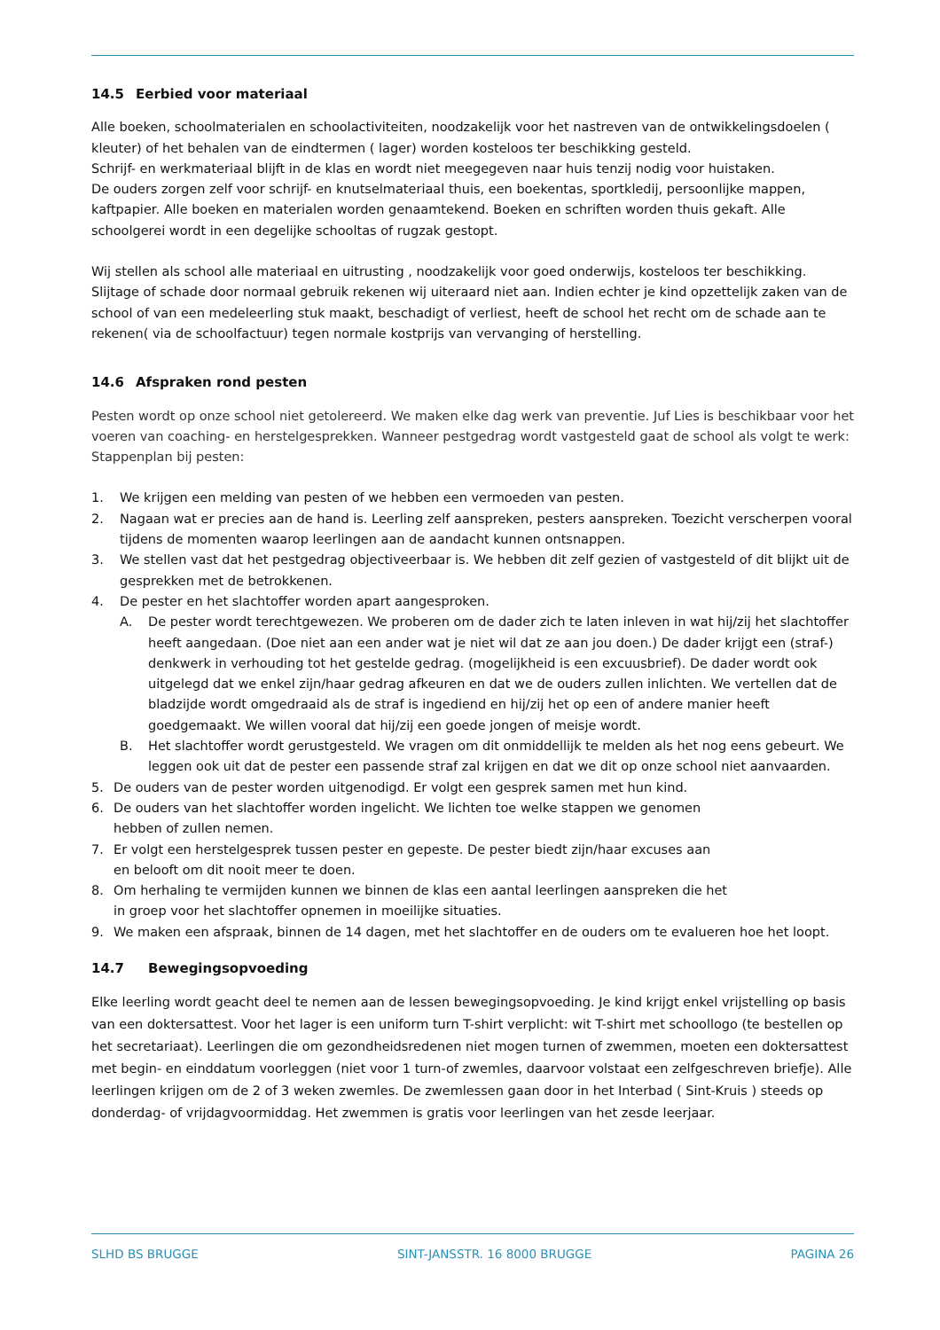14.5 Eerbied voor materiaal
Alle boeken, schoolmaterialen en schoolactiviteiten, noodzakelijk voor het nastreven van de ontwikkelingsdoelen ( kleuter) of het behalen van de eindtermen ( lager) worden kosteloos ter beschikking gesteld.
Schrijf- en werkmateriaal blijft in de klas en wordt niet meegegeven naar huis tenzij nodig voor huistaken.
De ouders zorgen zelf voor schrijf- en knutselmateriaal thuis, een boekentas, sportkledij, persoonlijke mappen, kaftpapier. Alle boeken en materialen worden genaamtekend. Boeken en schriften worden thuis gekaft. Alle schoolgerei wordt in een degelijke schooltas of rugzak gestopt.
Wij stellen als school alle materiaal en uitrusting , noodzakelijk voor goed onderwijs, kosteloos ter beschikking. Slijtage of schade door normaal gebruik rekenen wij uiteraard niet aan. Indien echter je kind opzettelijk zaken van de school of van een medeleerling stuk maakt, beschadigt of verliest, heeft de school het recht om de schade aan te rekenen( via de schoolfactuur) tegen normale kostprijs van vervanging of herstelling.
14.6 Afspraken rond pesten
Pesten wordt op onze school niet getolereerd. We maken elke dag werk van preventie. Juf Lies is beschikbaar voor het voeren van coaching- en herstelgesprekken. Wanneer pestgedrag wordt vastgesteld gaat de school als volgt te werk:
Stappenplan bij pesten:
1. We krijgen een melding van pesten of we hebben een vermoeden van pesten.
2. Nagaan wat er precies aan de hand is. Leerling zelf aanspreken, pesters aanspreken. Toezicht verscherpen vooral tijdens de momenten waarop leerlingen aan de aandacht kunnen ontsnappen.
3. We stellen vast dat het pestgedrag objectiveerbaar is. We hebben dit zelf gezien of vastgesteld of dit blijkt uit de gesprekken met de betrokkenen.
4. De pester en het slachtoffer worden apart aangesproken.
A. De pester wordt terechtgewezen. We proberen om de dader zich te laten inleven in wat hij/zij het slachtoffer heeft aangedaan. (Doe niet aan een ander wat je niet wil dat ze aan jou doen.) De dader krijgt een (straf-) denkwerk in verhouding tot het gestelde gedrag. (mogelijkheid is een excuusbrief). De dader wordt ook uitgelegd dat we enkel zijn/haar gedrag afkeuren en dat we de ouders zullen inlichten. We vertellen dat de bladzijde wordt omgedraaid als de straf is ingediend en hij/zij het op een of andere manier heeft goedgemaakt. We willen vooral dat hij/zij een goede jongen of meisje wordt.
B. Het slachtoffer wordt gerustgesteld. We vragen om dit onmiddellijk te melden als het nog eens gebeurt. We leggen ook uit dat de pester een passende straf zal krijgen en dat we dit op onze school niet aanvaarden.
5. De ouders van de pester worden uitgenodigd. Er volgt een gesprek samen met hun kind.
6. De ouders van het slachtoffer worden ingelicht. We lichten toe welke stappen we genomen
hebben of zullen nemen.
7. Er volgt een herstelgesprek tussen pester en gepeste. De pester biedt zijn/haar excuses aan
en belooft om dit nooit meer te doen.
8. Om herhaling te vermijden kunnen we binnen de klas een aantal leerlingen aanspreken die het
in groep voor het slachtoffer opnemen in moeilijke situaties.
9. We maken een afspraak, binnen de 14 dagen, met het slachtoffer en de ouders om te evalueren hoe het loopt.
14.7 Bewegingsopvoeding
Elke leerling wordt geacht deel te nemen aan de lessen bewegingsopvoeding. Je kind krijgt enkel vrijstelling op basis van een doktersattest. Voor het lager is een uniform turn T-shirt verplicht: wit T-shirt met schoollogo (te bestellen op het secretariaat). Leerlingen die om gezondheidsredenen niet mogen turnen of zwemmen, moeten een doktersattest met begin- en einddatum voorleggen (niet voor 1 turn-of zwemles, daarvoor volstaat een zelfgeschreven briefje). Alle leerlingen krijgen om de 2 of 3 weken zwemles. De zwemlessen gaan door in het Interbad ( Sint-Kruis ) steeds op donderdag- of vrijdagvoormiddag. Het zwemmen is gratis voor leerlingen van het zesde leerjaar.
SLHD BS BRUGGE SINT-JANSSTR. 16 8000 BRUGGE PAGINA 26